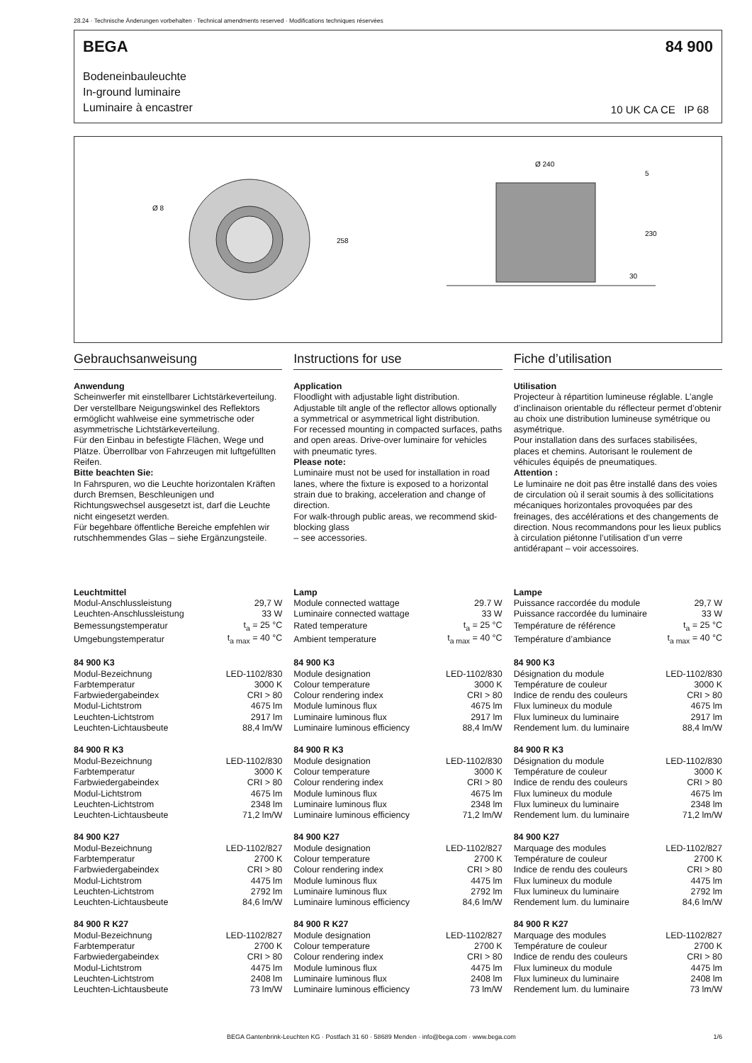28.24 · Technische Änderungen vorbehalten · Technical amendments reserved · Modifications techniques réservées
BEGA 84 900
Bodeneinbauleuchte
In-ground luminaire
Luminaire à encastrer
10 UK CA CE IP 68
Ø 8
258
Ø 240
5
230
30
Gebrauchsanweisung
Anwendung
Scheinwerfer mit einstellbarer Lichtstärkeverteilung. Der verstellbare Neigungswinkel des Reflektors ermöglicht wahlweise eine symmetrische oder asymmetrische Lichtstärkeverteilung.
Für den Einbau in befestigte Flächen, Wege und Plätze. Überrollbar von Fahrzeugen mit luftgefüllten Reifen.
Bitte beachten Sie:
In Fahrspuren, wo die Leuchte horizontalen Kräften durch Bremsen, Beschleunigen und Richtungswechsel ausgesetzt ist, darf die Leuchte nicht eingesetzt werden.
Für begehbare öffentliche Bereiche empfehlen wir rutschhemmendes Glas – siehe Ergänzungsteile.
Instructions for use
Application
Floodlight with adjustable light distribution. Adjustable tilt angle of the reflector allows optionally a symmetrical or asymmetrical light distribution.
For recessed mounting in compacted surfaces, paths and open areas. Drive-over luminaire for vehicles with pneumatic tyres.
Please note:
Luminaire must not be used for installation in road lanes, where the fixture is exposed to a horizontal strain due to braking, acceleration and change of direction.
For walk-through public areas, we recommend skid-blocking glass
– see accessories.
Fiche d’utilisation
Utilisation
Projecteur à répartition lumineuse réglable. L’angle d’inclinaison orientable du réflecteur permet d’obtenir au choix une distribution lumineuse symétrique ou asymétrique.
Pour installation dans des surfaces stabilisées, places et chemins. Autorisant le roulement de véhicules équipés de pneumatiques.
Attention :
Le luminaire ne doit pas être installé dans des voies de circulation où il serait soumis à des sollicitations mécaniques horizontales provoquées par des freinages, des accélérations et des changements de direction. Nous recommandons pour les lieux publics à circulation piétonne l’utilisation d’un verre antidérapant – voir accessoires.
| Leuchtmittel | |
| Modul-Anschlussleistung | 29,7 W |
| Leuchten-Anschlussleistung | 33 W |
| Bemessungstemperatur | t<sub>a</sub> = 25 °C |
| Umgebungstemperatur | t<sub>a max</sub> = 40 °C |
| 84 900 K3 | |
| Modul-Bezeichnung | LED-1102/830 |
| Farbtemperatur | 3000 K |
| Farbwiedergabeindex | CRI > 80 |
| Modul-Lichtstrom | 4675 lm |
| Leuchten-Lichtstrom | 2917 lm |
| Leuchten-Lichtausbeute | 88,4 lm/W |
| 84 900 R K3 | |
| Modul-Bezeichnung | LED-1102/830 |
| Farbtemperatur | 3000 K |
| Farbwiedergabeindex | CRI > 80 |
| Modul-Lichtstrom | 4675 lm |
| Leuchten-Lichtstrom | 2348 lm |
| Leuchten-Lichtausbeute | 71,2 lm/W |
| 84 900 K27 | |
| Modul-Bezeichnung | LED-1102/827 |
| Farbtemperatur | 2700 K |
| Farbwiedergabeindex | CRI > 80 |
| Modul-Lichtstrom | 4475 lm |
| Leuchten-Lichtstrom | 2792 lm |
| Leuchten-Lichtausbeute | 84,6 lm/W |
| 84 900 R K27 | |
| Modul-Bezeichnung | LED-1102/827 |
| Farbtemperatur | 2700 K |
| Farbwiedergabeindex | CRI > 80 |
| Modul-Lichtstrom | 4475 lm |
| Leuchten-Lichtstrom | 2408 lm |
| Leuchten-Lichtausbeute | 73 lm/W |
| Lamp | |
| Module connected wattage | 29.7 W |
| Luminaire connected wattage | 33 W |
| Rated temperature | t<sub>a</sub> = 25 °C |
| Ambient temperature | t<sub>a max</sub> = 40 °C |
| 84 900 K3 | |
| Module designation | LED-1102/830 |
| Colour temperature | 3000 K |
| Colour rendering index | CRI > 80 |
| Module luminous flux | 4675 lm |
| Luminaire luminous flux | 2917 lm |
| Luminaire luminous efficiency | 88,4 lm/W |
| 84 900 R K3 | |
| Module designation | LED-1102/830 |
| Colour temperature | 3000 K |
| Colour rendering index | CRI > 80 |
| Module luminous flux | 4675 lm |
| Luminaire luminous flux | 2348 lm |
| Luminaire luminous efficiency | 71,2 lm/W |
| 84 900 K27 | |
| Module designation | LED-1102/827 |
| Colour temperature | 2700 K |
| Colour rendering index | CRI > 80 |
| Module luminous flux | 4475 lm |
| Luminaire luminous flux | 2792 lm |
| Luminaire luminous efficiency | 84,6 lm/W |
| 84 900 R K27 | |
| Module designation | LED-1102/827 |
| Colour temperature | 2700 K |
| Colour rendering index | CRI > 80 |
| Module luminous flux | 4475 lm |
| Luminaire luminous flux | 2408 lm |
| Luminaire luminous efficiency | 73 lm/W |
| Lampe | |
| Puissance raccordée du module | 29,7 W |
| Puissance raccordée du luminaire | 33 W |
| Température de référence | t<sub>a</sub> = 25 °C |
| Température d’ambiance | t<sub>a max</sub> = 40 °C |
| 84 900 K3 | |
| Désignation du module | LED-1102/830 |
| Température de couleur | 3000 K |
| Indice de rendu des couleurs | CRI > 80 |
| Flux lumineux du module | 4675 lm |
| Flux lumineux du luminaire | 2917 lm |
| Rendement lum. du luminaire | 88,4 lm/W |
| 84 900 R K3 | |
| Désignation du module | LED-1102/830 |
| Température de couleur | 3000 K |
| Indice de rendu des couleurs | CRI > 80 |
| Flux lumineux du module | 4675 lm |
| Flux lumineux du luminaire | 2348 lm |
| Rendement lum. du luminaire | 71,2 lm/W |
| 84 900 K27 | |
| Marquage des modules | LED-1102/827 |
| Température de couleur | 2700 K |
| Indice de rendu des couleurs | CRI > 80 |
| Flux lumineux du module | 4475 lm |
| Flux lumineux du luminaire | 2792 lm |
| Rendement lum. du luminaire | 84,6 lm/W |
| 84 900 R K27 | |
| Marquage des modules | LED-1102/827 |
| Température de couleur | 2700 K |
| Indice de rendu des couleurs | CRI > 80 |
| Flux lumineux du module | 4475 lm |
| Flux lumineux du luminaire | 2408 lm |
| Rendement lum. du luminaire | 73 lm/W |
BEGA Gantenbrink-Leuchten KG · Postfach 31 60 · 58689 Menden · info@bega.com · www.bega.com 1/6